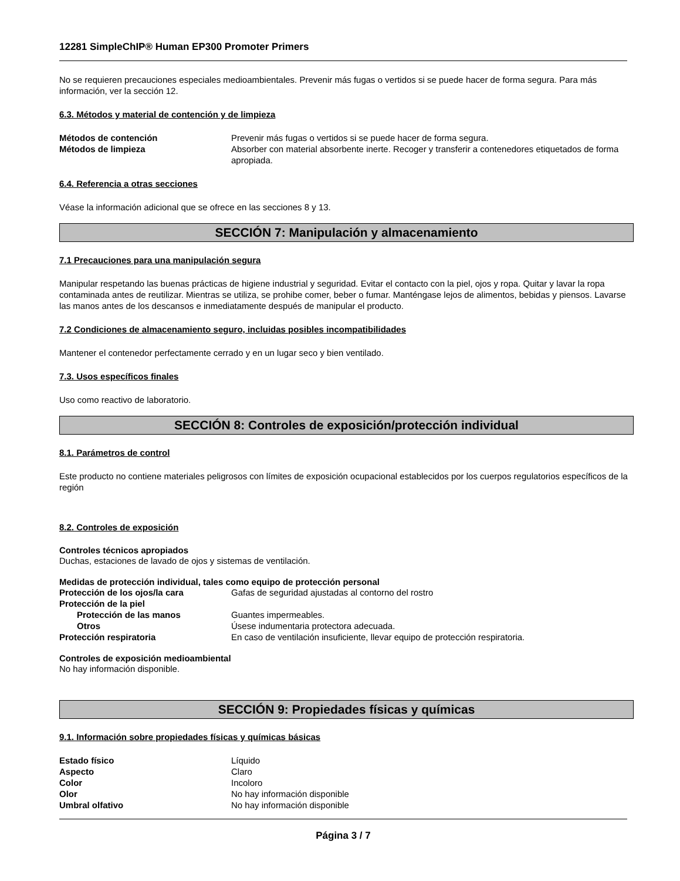12281 SimpleChIP® Human EP300 Promoter Primers
No se requieren precauciones especiales medioambientales. Prevenir más fugas o vertidos si se puede hacer de forma segura. Para más información, ver la sección 12.
6.3. Métodos y material de contención y de limpieza
Métodos de contención Prevenir más fugas o vertidos si se puede hacer de forma segura.
Métodos de limpieza Absorber con material absorbente inerte. Recoger y transferir a contenedores etiquetados de forma apropiada.
6.4. Referencia a otras secciones
Véase la información adicional que se ofrece en las secciones 8 y 13.
SECCIÓN 7: Manipulación y almacenamiento
7.1 Precauciones para una manipulación segura
Manipular respetando las buenas prácticas de higiene industrial y seguridad. Evitar el contacto con la piel, ojos y ropa. Quitar y lavar la ropa contaminada antes de reutilizar. Mientras se utiliza, se prohibe comer, beber o fumar. Manténgase lejos de alimentos, bebidas y piensos. Lavarse las manos antes de los descansos e inmediatamente después de manipular el producto.
7.2 Condiciones de almacenamiento seguro, incluidas posibles incompatibilidades
Mantener el contenedor perfectamente cerrado y en un lugar seco y bien ventilado.
7.3. Usos específicos finales
Uso como reactivo de laboratorio.
SECCIÓN 8: Controles de exposición/protección individual
8.1. Parámetros de control
Este producto no contiene materiales peligrosos con límites de exposición ocupacional establecidos por los cuerpos regulatorios específicos de la región
8.2. Controles de exposición
Controles técnicos apropiados
Duchas, estaciones de lavado de ojos y sistemas de ventilación.
Medidas de protección individual, tales como equipo de protección personal
Protección de los ojos/la cara Gafas de seguridad ajustadas al contorno del rostro
Protección de la piel
Protección de las manos Guantes impermeables.
Otros Úsese indumentaria protectora adecuada.
Protección respiratoria En caso de ventilación insuficiente, llevar equipo de protección respiratoria.
Controles de exposición medioambiental
No hay información disponible.
SECCIÓN 9: Propiedades físicas y químicas
9.1. Información sobre propiedades físicas y químicas básicas
Estado físico Líquido
Aspecto Claro
Color Incoloro
Olor No hay información disponible
Umbral olfativo No hay información disponible
Página 3 / 7